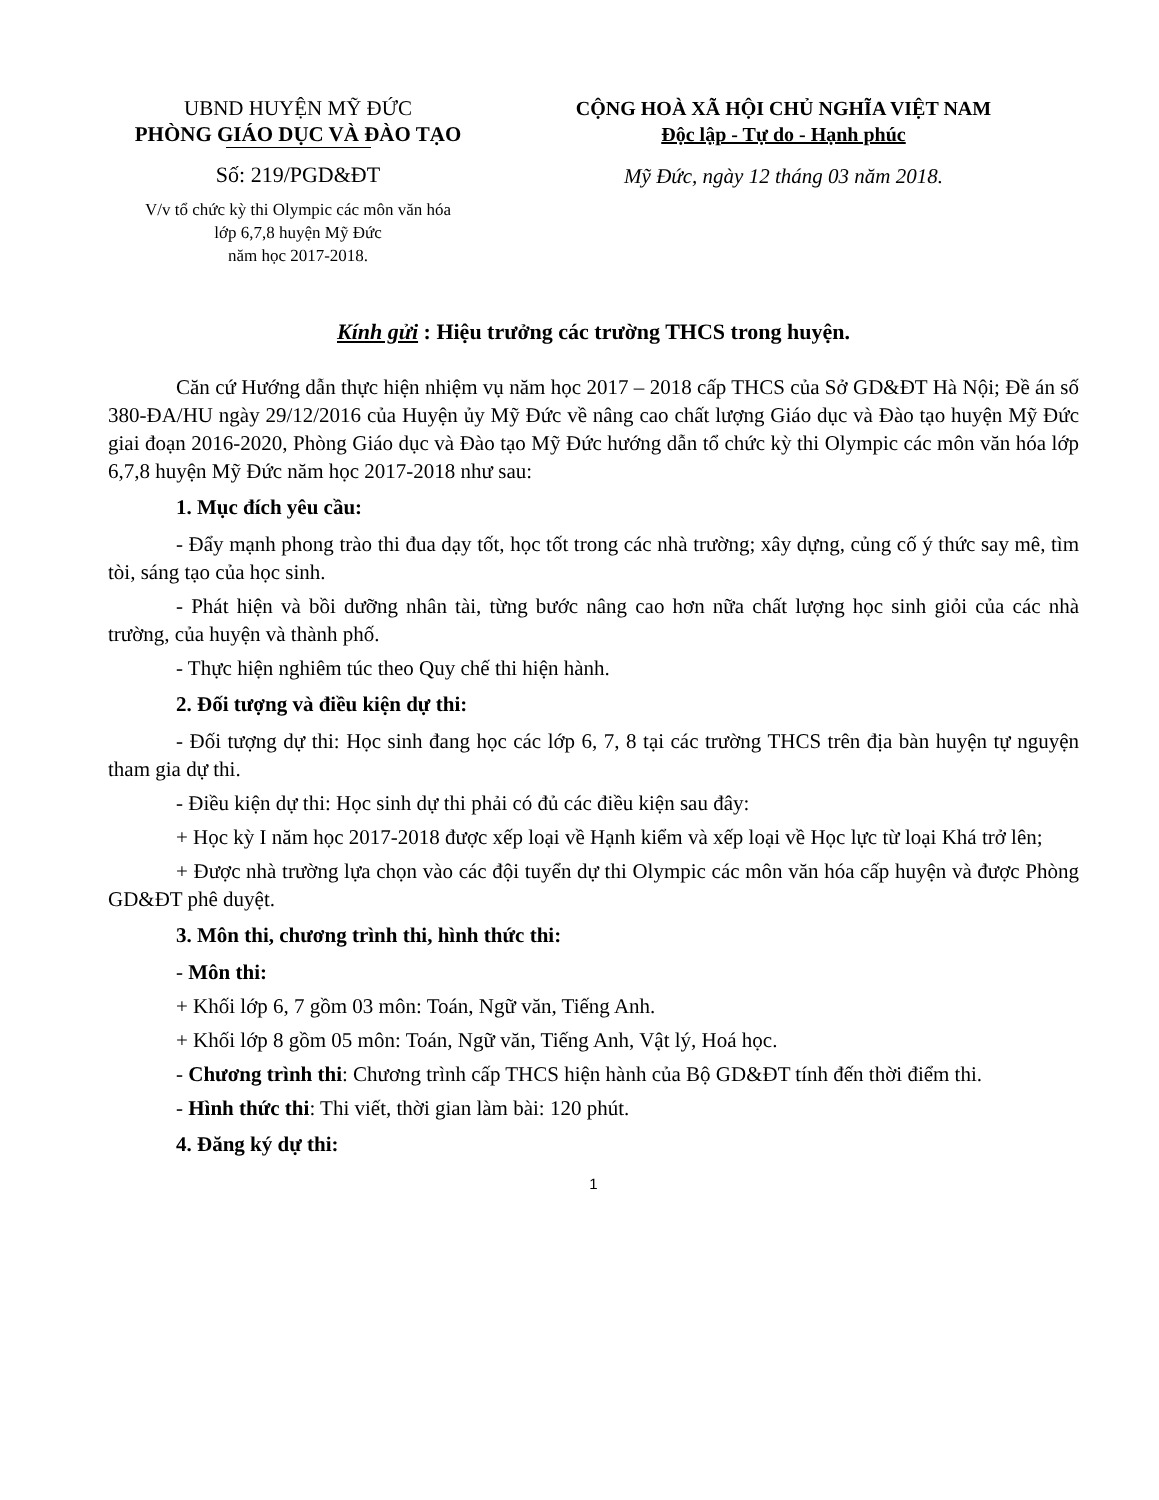UBND HUYỆN MỸ ĐỨC
PHÒNG GIÁO DỤC VÀ ĐÀO TẠO
Số: 219/PGD&ĐT
V/v tổ chức kỳ thi Olympic các môn văn hóa
lớp 6,7,8 huyện Mỹ Đức
năm học 2017-2018.
CỘNG HOÀ XÃ HỘI CHỦ NGHĨA VIỆT NAM
Độc lập - Tự do - Hạnh phúc
Mỹ Đức, ngày 12 tháng 03 năm 2018.
Kính gửi : Hiệu trưởng các trường THCS trong huyện.
Căn cứ Hướng dẫn thực hiện nhiệm vụ năm học 2017 – 2018 cấp THCS của Sở GD&ĐT Hà Nội; Đề án số 380-ĐA/HU ngày 29/12/2016 của Huyện ủy Mỹ Đức về nâng cao chất lượng Giáo dục và Đào tạo huyện Mỹ Đức giai đoạn 2016-2020, Phòng Giáo dục và Đào tạo Mỹ Đức hướng dẫn tổ chức kỳ thi Olympic các môn văn hóa lớp 6,7,8 huyện Mỹ Đức năm học 2017-2018 như sau:
1. Mục đích yêu cầu:
- Đẩy mạnh phong trào thi đua dạy tốt, học tốt trong các nhà trường; xây dựng, củng cố ý thức say mê, tìm tòi, sáng tạo của học sinh.
- Phát hiện và bồi dưỡng nhân tài, từng bước nâng cao hơn nữa chất lượng học sinh giỏi của các nhà trường, của huyện và thành phố.
- Thực hiện nghiêm túc theo Quy chế thi hiện hành.
2. Đối tượng và điều kiện dự thi:
- Đối tượng dự thi: Học sinh đang học các lớp 6, 7, 8 tại các trường THCS trên địa bàn huyện tự nguyện tham gia dự thi.
- Điều kiện dự thi: Học sinh dự thi phải có đủ các điều kiện sau đây:
+ Học kỳ I năm học 2017-2018 được xếp loại về Hạnh kiểm và xếp loại về Học lực từ loại Khá trở lên;
+ Được nhà trường lựa chọn vào các đội tuyển dự thi Olympic các môn văn hóa cấp huyện và được Phòng GD&ĐT phê duyệt.
3. Môn thi, chương trình thi, hình thức thi:
- Môn thi:
+ Khối lớp 6, 7 gồm 03 môn: Toán, Ngữ văn, Tiếng Anh.
+ Khối lớp 8 gồm 05 môn: Toán, Ngữ văn, Tiếng Anh, Vật lý, Hoá học.
- Chương trình thi: Chương trình cấp THCS hiện hành của Bộ GD&ĐT tính đến thời điểm thi.
- Hình thức thi: Thi viết, thời gian làm bài: 120 phút.
4. Đăng ký dự thi:
1